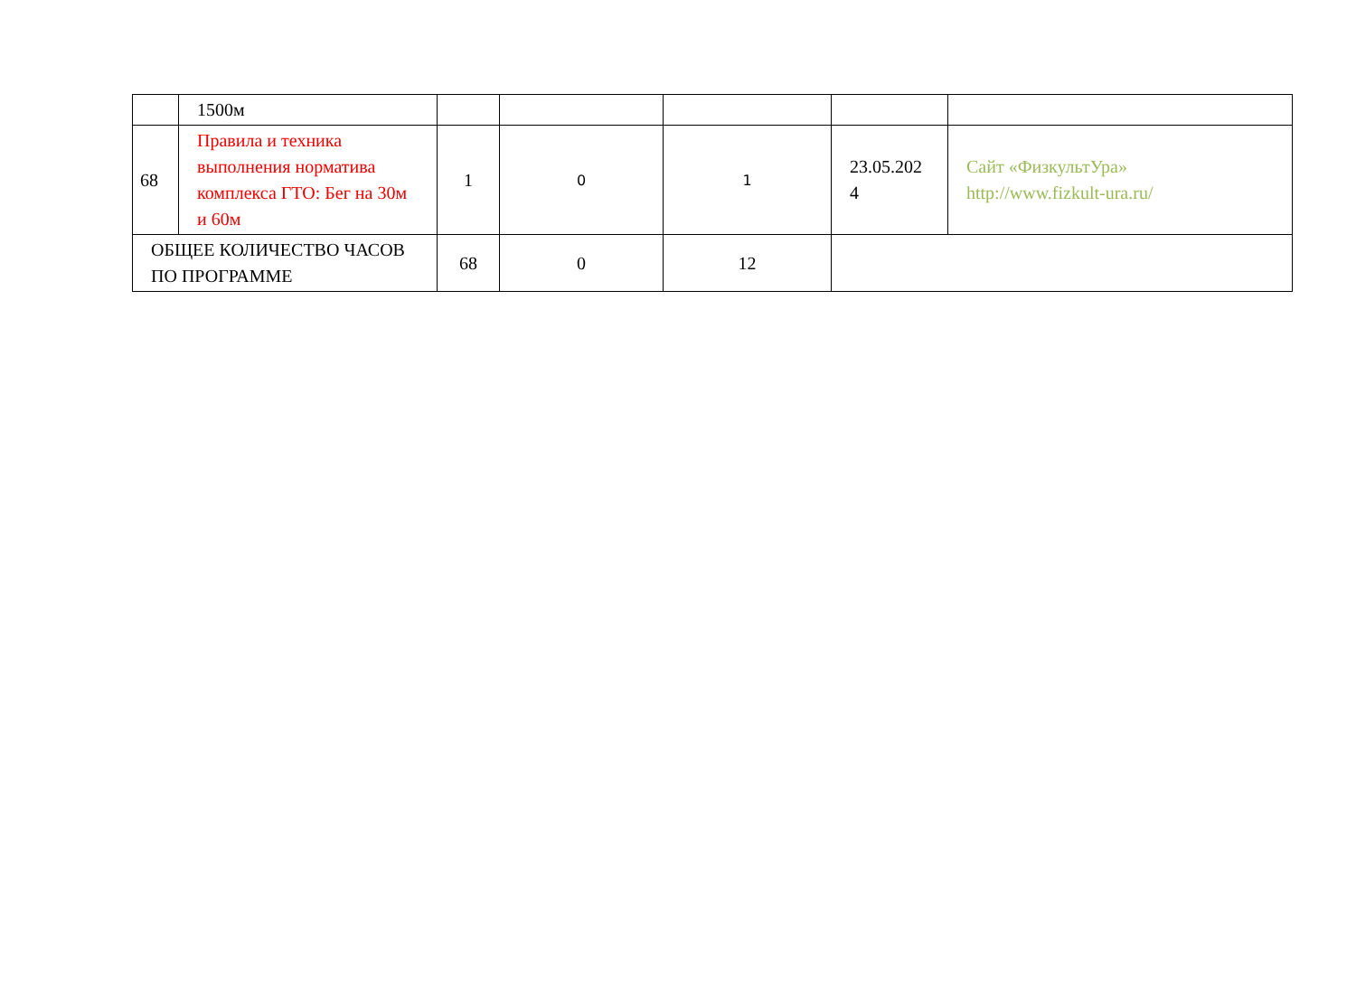| | 1500м | | | | | |
| 68 | Правила и техника выполнения норматива комплекса ГТО: Бег на 30м и 60м | 1 | 0 | 1 | 23.05.202 4 | Сайт «ФизкультУра» http://www.fizkult-ura.ru/ |
| ОБЩЕЕ КОЛИЧЕСТВО ЧАСОВ ПО ПРОГРАММЕ | | 68 | 0 | 12 | | |